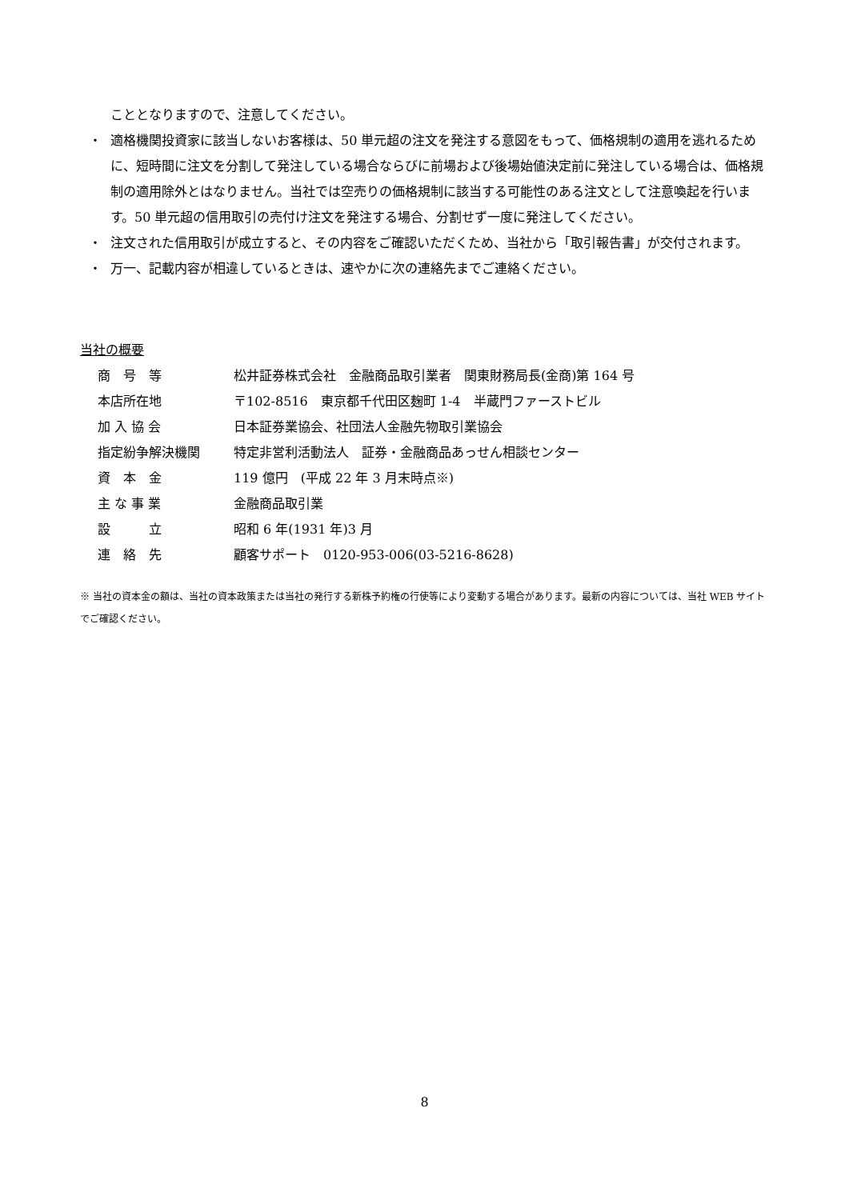こととなりますので、注意してください。
・ 適格機関投資家に該当しないお客様は、50 単元超の注文を発注する意図をもって、価格規制の適用を逃れるために、短時間に注文を分割して発注している場合ならびに前場および後場始値決定前に発注している場合は、価格規制の適用除外とはなりません。当社では空売りの価格規制に該当する可能性のある注文として注意喚起を行います。50 単元超の信用取引の売付け注文を発注する場合、分割せず一度に発注してください。
・ 注文された信用取引が成立すると、その内容をご確認いただくため、当社から「取引報告書」が交付されます。
・ 万一、記載内容が相違しているときは、速やかに次の連絡先までご連絡ください。
当社の概要
| 商 号 等 | 松井証券株式会社 金融商品取引業者 関東財務局長(金商)第 164 号 |
| 本店所在地 | 〒102-8516 東京都千代田区麹町 1-4 半蔵門ファーストビル |
| 加 入 協 会 | 日本証券業協会、社団法人金融先物取引業協会 |
| 指定紛争解決機関 | 特定非営利活動法人 証券・金融商品あっせん相談センター |
| 資 本 金 | 119 億円 (平成 22 年 3 月末時点※) |
| 主 な 事 業 | 金融商品取引業 |
| 設 立 | 昭和 6 年(1931 年)3 月 |
| 連 絡 先 | 顧客サポート 0120-953-006(03-5216-8628) |
※ 当社の資本金の額は、当社の資本政策または当社の発行する新株予約権の行使等により変動する場合があります。最新の内容については、当社 WEB サイトでご確認ください。
8